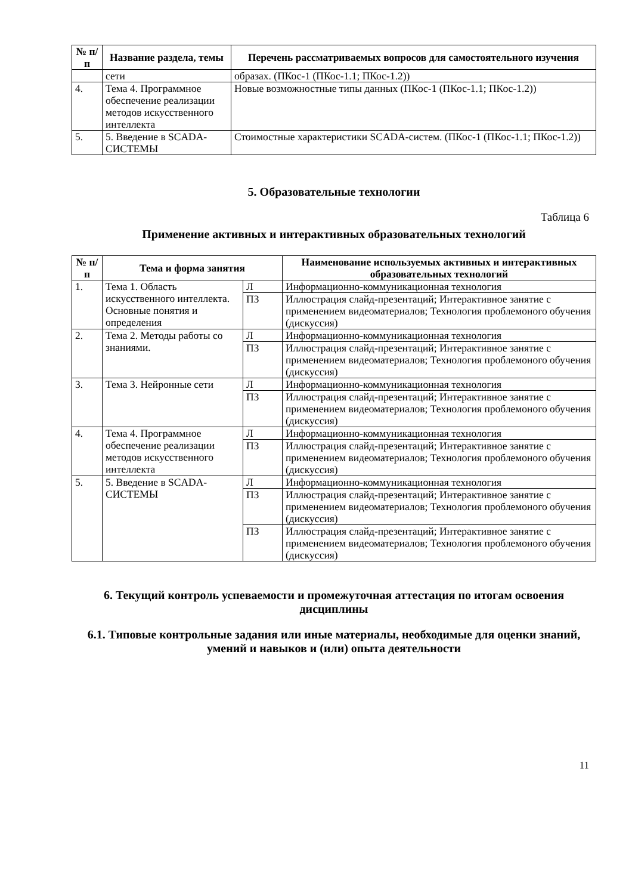| № п/п | Название раздела, темы | Перечень рассматриваемых вопросов для самостоятельного изучения |
| --- | --- | --- |
| | сети | образах. (ПКос-1 (ПКос-1.1; ПКос-1.2)) |
| 4. | Тема 4. Программное обеспечение реализации методов искусственного интеллекта | Новые возможностные типы данных (ПКос-1 (ПКос-1.1; ПКос-1.2)) |
| 5. | 5. Введение в SCADA-СИСТЕМЫ | Стоимостные характеристики SCADA-систем. (ПКос-1 (ПКос-1.1; ПКос-1.2)) |
5. Образовательные технологии
Таблица 6
Применение активных и интерактивных образовательных технологий
| № п/п | Тема и форма занятия | | Наименование используемых активных и интерактивных образовательных технологий |
| --- | --- | --- | --- |
| 1. | Тема 1. Область искусственного интеллекта. Основные понятия и определения | Л | Информационно-коммуникационная технология |
| | | ПЗ | Иллюстрация слайд-презентаций; Интерактивное занятие с применением видеоматериалов; Технология проблемоного обучения (дискуссия) |
| 2. | Тема 2. Методы работы со знаниями. | Л | Информационно-коммуникационная технология |
| | | ПЗ | Иллюстрация слайд-презентаций; Интерактивное занятие с применением видеоматериалов; Технология проблемоного обучения (дискуссия) |
| 3. | Тема 3. Нейронные сети | Л | Информационно-коммуникационная технология |
| | | ПЗ | Иллюстрация слайд-презентаций; Интерактивное занятие с применением видеоматериалов; Технология проблемоного обучения (дискуссия) |
| 4. | Тема 4. Программное обеспечение реализации методов искусственного интеллекта | Л | Информационно-коммуникационная технология |
| | | ПЗ | Иллюстрация слайд-презентаций; Интерактивное занятие с применением видеоматериалов; Технология проблемоного обучения (дискуссия) |
| 5. | 5. Введение в SCADA-СИСТЕМЫ | Л | Информационно-коммуникационная технология |
| | | ПЗ | Иллюстрация слайд-презентаций; Интерактивное занятие с применением видеоматериалов; Технология проблемоного обучения (дискуссия) |
| | | ПЗ | Иллюстрация слайд-презентаций; Интерактивное занятие с применением видеоматериалов; Технология проблемоного обучения (дискуссия) |
6. Текущий контроль успеваемости и промежуточная аттестация по итогам освоения дисциплины
6.1. Типовые контрольные задания или иные материалы, необходимые для оценки знаний, умений и навыков и (или) опыта деятельности
11